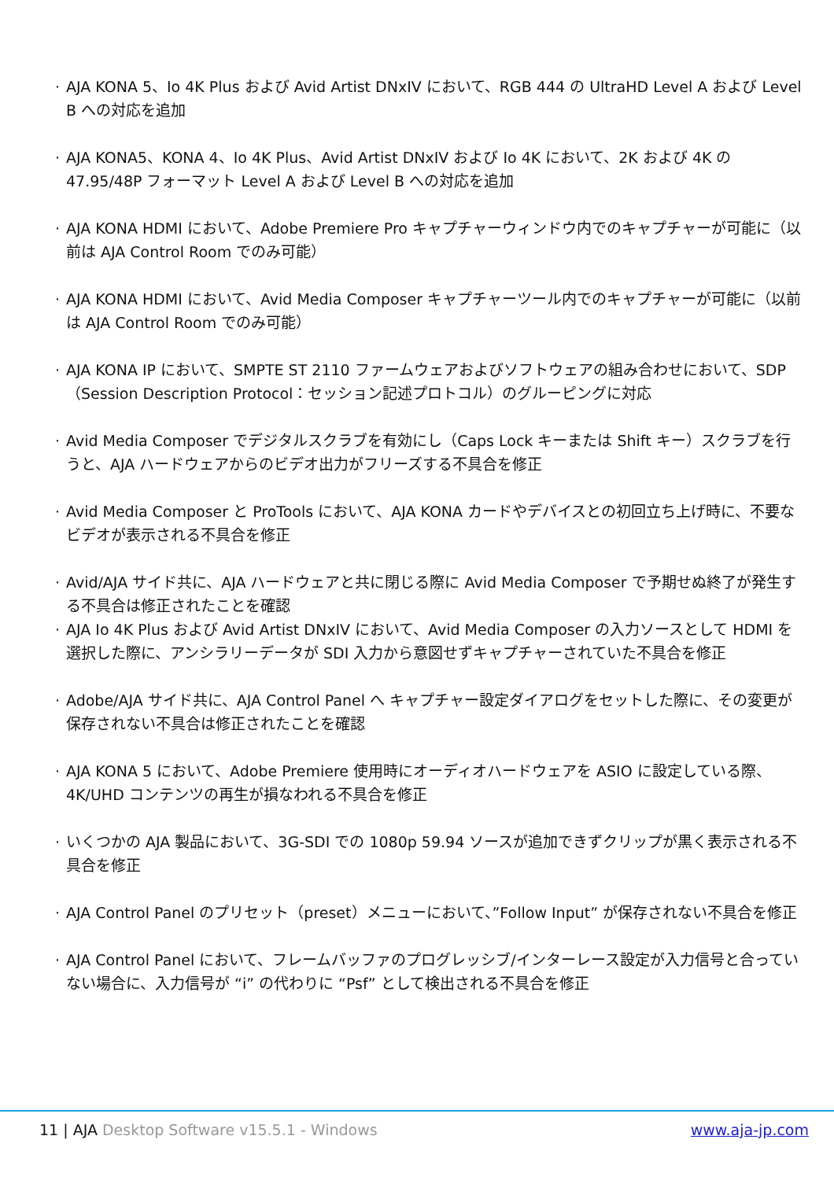· AJA KONA 5、Io 4K Plus および Avid Artist DNxIV において、RGB 444 の UltraHD Level A および Level B への対応を追加
· AJA KONA5、KONA 4、Io 4K Plus、Avid Artist DNxIV および Io 4K において、2K および 4K の 47.95/48P フォーマット Level A および Level B への対応を追加
· AJA KONA HDMI において、Adobe Premiere Pro キャプチャーウィンドウ内でのキャプチャーが可能に（以前は AJA Control Room でのみ可能）
· AJA KONA HDMI において、Avid Media Composer キャプチャーツール内でのキャプチャーが可能に（以前は AJA Control Room でのみ可能）
· AJA KONA IP において、SMPTE ST 2110 ファームウェアおよびソフトウェアの組み合わせにおいて、SDP（Session Description Protocol：セッション記述プロトコル）のグルーピングに対応
· Avid Media Composer でデジタルスクラブを有効にし（Caps Lock キーまたは Shift キー）スクラブを行うと、AJA ハードウェアからのビデオ出力がフリーズする不具合を修正
· Avid Media Composer と ProTools において、AJA KONA カードやデバイスとの初回立ち上げ時に、不要なビデオが表示される不具合を修正
· Avid/AJA サイド共に、AJA ハードウェアと共に閉じる際に Avid Media Composer で予期せぬ終了が発生する不具合は修正されたことを確認
· AJA Io 4K Plus および Avid Artist DNxIV において、Avid Media Composer の入力ソースとして HDMI を選択した際に、アンシラリーデータが SDI 入力から意図せずキャプチャーされていた不具合を修正
· Adobe/AJA サイド共に、AJA Control Panel へ キャプチャー設定ダイアログをセットした際に、その変更が保存されない不具合は修正されたことを確認
· AJA KONA 5 において、Adobe Premiere 使用時にオーディオハードウェアを ASIO に設定している際、4K/UHD コンテンツの再生が損なわれる不具合を修正
· いくつかの AJA 製品において、3G-SDI での 1080p 59.94 ソースが追加できずクリップが黒く表示される不具合を修正
· AJA Control Panel のプリセット（preset）メニューにおいて、”Follow Input” が保存されない不具合を修正
· AJA Control Panel において、フレームバッファのプログレッシブ/インターレース設定が入力信号と合っていない場合に、入力信号が “i” の代わりに “Psf” として検出される不具合を修正
11 | AJA Desktop Software v15.5.1 - Windows
www.aja-jp.com